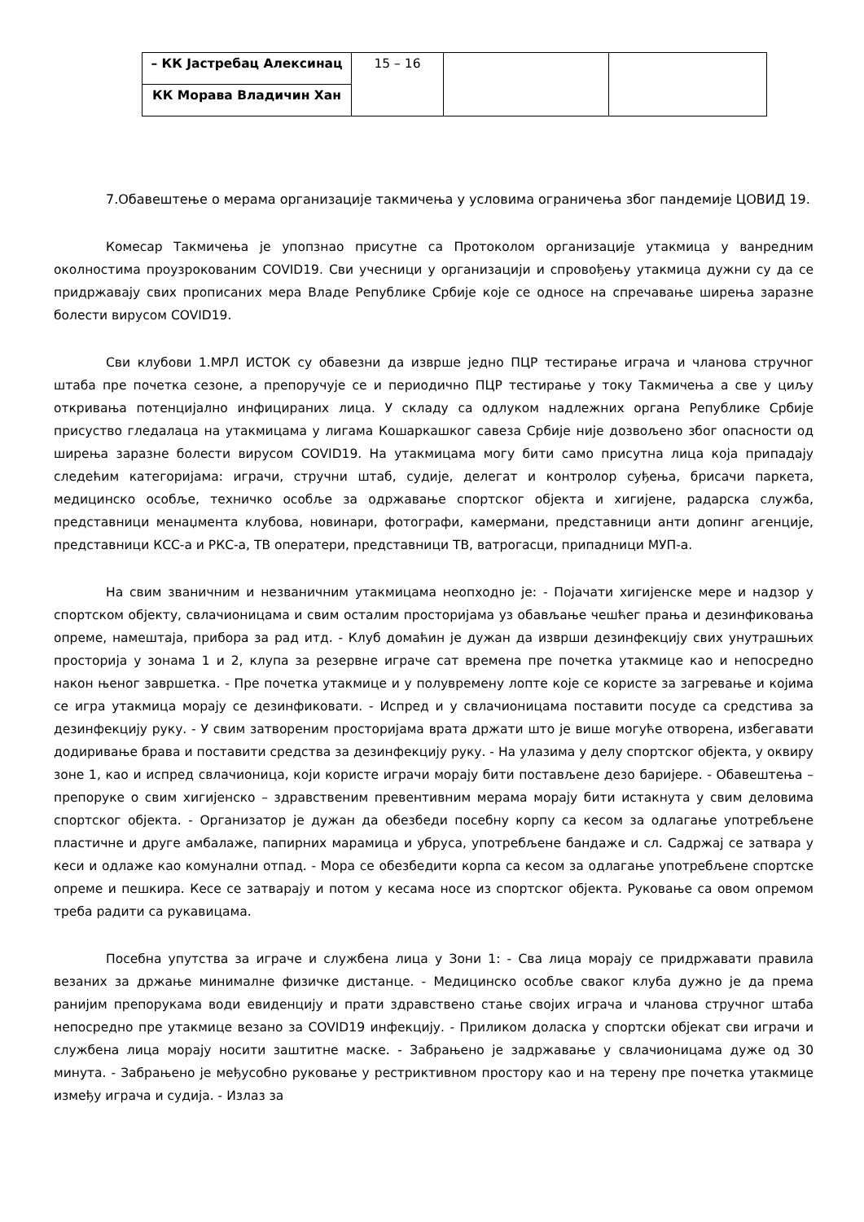| – КК Јастребац Алексинац | 15 – 16 | | |
| КК Морава Владичин Хан | | | |
7.Обавештење о мерама организације такмичења у условима ограничења због пандемије ЦОВИД 19.
Комесар Такмичења је упопзнао присутне са Протоколом организације утакмица у ванредним околностима проузрокованим COVID19. Сви учесници у организацији и спровођењу утакмица дужни су да се придржавају свих прописаних мера Владе Републике Србије које се односе на спречавање ширења заразне болести вирусом COVID19.
Сви клубови 1.МРЛ ИСТОК су обавезни да изврше једно ПЦР тестирање играча и чланова стручног штаба пре почетка сезоне, а препоручује се и периодично ПЦР тестирање у току Такмичења а све у циљу откривања потенцијално инфицираних лица. У складу са одлуком надлежних органа Републике Србије присуство гледалаца на утакмицама у лигама Кошаркашког савеза Србије није дозвољено због опасности од ширења заразне болести вирусом COVID19. На утакмицама могу бити само присутна лица која припадају следећим категоријама: играчи, стручни штаб, судије, делегат и контролор суђења, брисачи паркета, медицинско особље, техничко особље за одржавање спортског објекта и хигијене, радарска служба, представници менаџмента клубова, новинари, фотографи, камермани, представници анти допинг агенције, представници КСС-а и РКС-а, ТВ оператери, представници ТВ, ватрогасци, припадници МУП-а.
На свим званичним и незваничним утакмицама неопходно је: - Појачати хигијенске мере и надзор у спортском објекту, свлачионицама и свим осталим просторијама уз обављање чешћег прања и дезинфиковања опреме, намештаја, прибора за рад итд. - Клуб домаћин је дужан да изврши дезинфекцију свих унутрашњих просторија у зонама 1 и 2, клупа за резервне играче сат времена пре почетка утакмице као и непосредно након њеног завршетка. - Пре почетка утакмице и у полувремену лопте које се користе за загревање и којима се игра утакмица морају се дезинфиковати. - Испред и у свлачионицама поставити посуде са средстива за дезинфекцију руку. - У свим затвореним просторијама врата држати што је више могуће отворена, избегавати додиривање брава и поставити средства за дезинфекцију руку. - На улазима у делу спортског објекта, у оквиру зоне 1, као и испред свлачионица, који користе играчи морају бити постављене дезо баријере. - Обавештења – препоруке о свим хигијенско – здравственим превентивним мерама морају бити истакнута у свим деловима спортског објекта. - Организатор је дужан да обезбеди посебну корпу са кесом за одлагање употребљене пластичне и друге амбалаже, папирних марамица и убруса, употребљене бандаже и сл. Садржај се затвара у кеси и одлаже као комунални отпад. - Мора се обезбедити корпа са кесом за одлагање употребљене спортске опреме и пешкира. Кесе се затварају и потом у кесама носе из спортског објекта. Руковање са овом опремом треба радити са рукавицама.
Посебна упутства за играче и службена лица у Зони 1: - Сва лица морају се придржавати правила везаних за држање минималне физичке дистанце. - Медицинско особље сваког клуба дужно је да према ранијим препорукама води евиденцију и прати здравствено стање својих играча и чланова стручног штаба непосредно пре утакмице везано за COVID19 инфекцију. - Приликом доласка у спортски објекат сви играчи и службена лица морају носити заштитне маске. - Забрањено је задржавање у свлачионицама дуже од 30 минута. - Забрањено је међусобно руковање у рестриктивном простору као и на терену пре почетка утакмице између играча и судија. - Излаз за